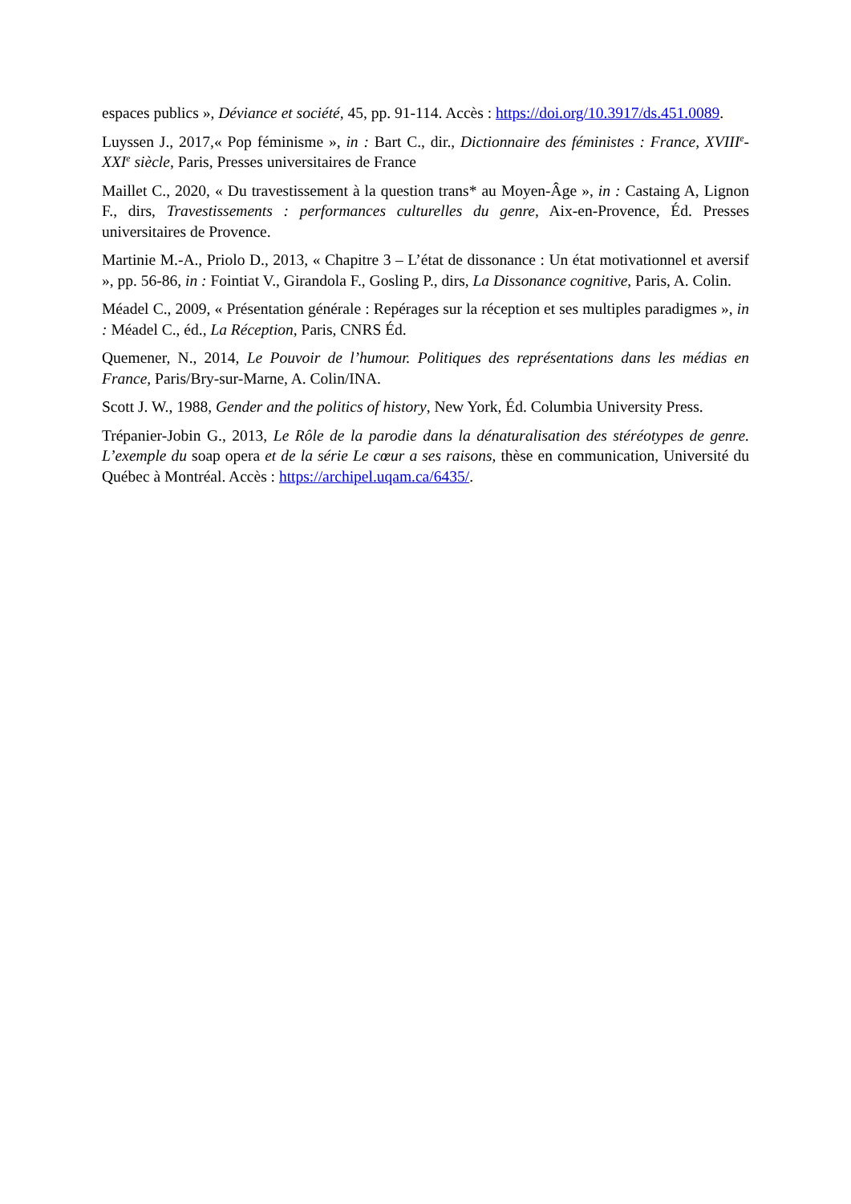espaces publics », Déviance et société, 45, pp. 91-114. Accès : https://doi.org/10.3917/ds.451.0089.
Luyssen J., 2017,« Pop féminisme », in : Bart C., dir., Dictionnaire des féministes : France, XVIII<sup>e</sup>-XXI<sup>e</sup> siècle, Paris, Presses universitaires de France
Maillet C., 2020, « Du travestissement à la question trans* au Moyen-Âge », in : Castaing A, Lignon F., dirs, Travestissements : performances culturelles du genre, Aix-en-Provence, Éd. Presses universitaires de Provence.
Martinie M.-A., Priolo D., 2013, « Chapitre 3 – L’état de dissonance : Un état motivationnel et aversif », pp. 56-86, in : Fointiat V., Girandola F., Gosling P., dirs, La Dissonance cognitive, Paris, A. Colin.
Méadel C., 2009, « Présentation générale : Repérages sur la réception et ses multiples paradigmes », in : Méadel C., éd., La Réception, Paris, CNRS Éd.
Quemener, N., 2014, Le Pouvoir de l’humour. Politiques des représentations dans les médias en France, Paris/Bry-sur-Marne, A. Colin/INA.
Scott J. W., 1988, Gender and the politics of history, New York, Éd. Columbia University Press.
Trépanier-Jobin G., 2013, Le Rôle de la parodie dans la dénaturalisation des stéréotypes de genre. L’exemple du soap opera et de la série Le cœur a ses raisons, thèse en communication, Université du Québec à Montréal. Accès : https://archipel.uqam.ca/6435/.